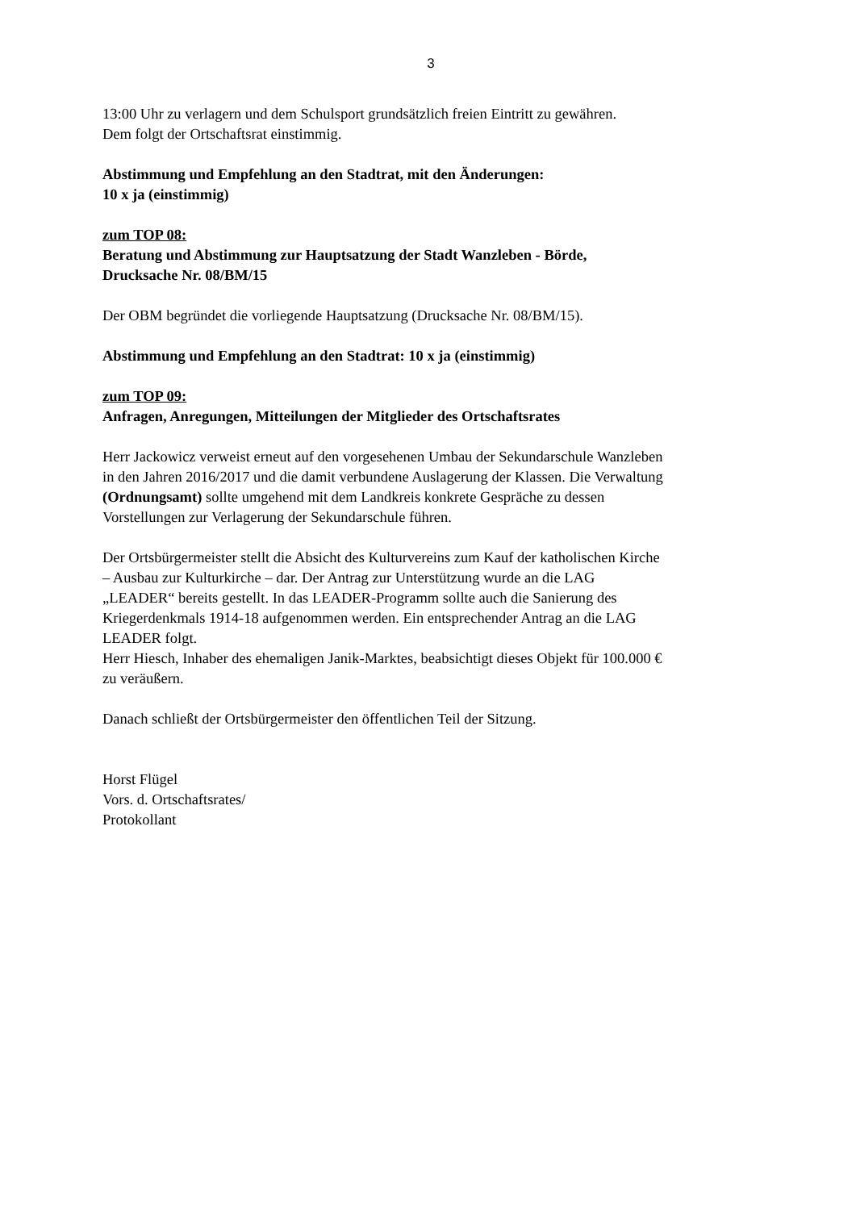3
13:00 Uhr zu verlagern und dem Schulsport grundsätzlich freien Eintritt zu gewähren.
Dem folgt der Ortschaftsrat einstimmig.
Abstimmung und Empfehlung an den Stadtrat, mit den Änderungen:
10 x ja (einstimmig)
zum TOP 08:
Beratung und Abstimmung zur Hauptsatzung der Stadt Wanzleben - Börde,
Drucksache Nr. 08/BM/15
Der OBM begründet die vorliegende Hauptsatzung (Drucksache Nr. 08/BM/15).
Abstimmung und Empfehlung an den Stadtrat: 10 x ja (einstimmig)
zum TOP 09:
Anfragen, Anregungen, Mitteilungen der Mitglieder des Ortschaftsrates
Herr Jackowicz verweist erneut auf den vorgesehenen Umbau der Sekundarschule Wanzleben
in den Jahren 2016/2017 und die damit verbundene Auslagerung der Klassen. Die Verwaltung
(Ordnungsamt) sollte umgehend mit dem Landkreis konkrete Gespräche zu dessen
Vorstellungen zur Verlagerung der Sekundarschule führen.
Der Ortsbürgermeister stellt die Absicht des Kulturvereins zum Kauf der katholischen Kirche
– Ausbau zur Kulturkirche – dar. Der Antrag zur Unterstützung wurde an die LAG
„LEADER“ bereits gestellt. In das LEADER-Programm sollte auch die Sanierung des
Kriegerdenkmals 1914-18 aufgenommen werden. Ein entsprechender Antrag an die LAG
LEADER folgt.
Herr Hiesch, Inhaber des ehemaligen Janik-Marktes, beabsichtigt dieses Objekt für 100.000 €
zu veräußern.
Danach schließt der Ortsbürgermeister den öffentlichen Teil der Sitzung.
Horst Flügel
Vors. d. Ortschaftsrates/
Protokollant